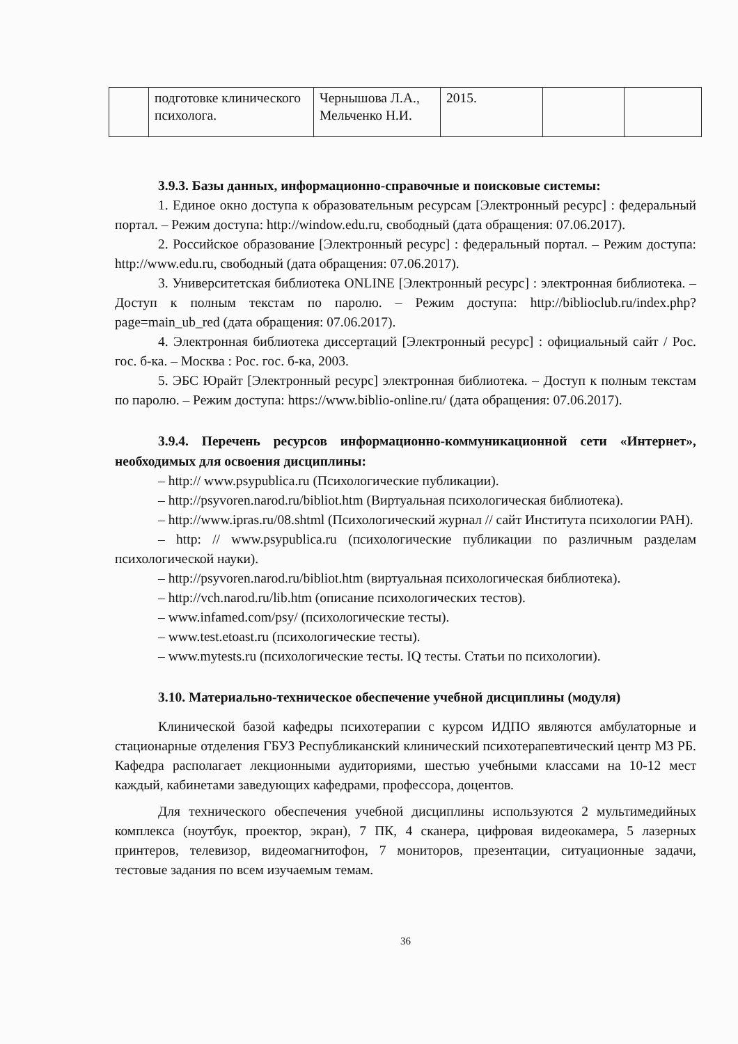| | подготовке клинического психолога. | Чернышова Л.А., Мельченко Н.И. | 2015. | | |
3.9.3. Базы данных, информационно-справочные и поисковые системы:
1. Единое окно доступа к образовательным ресурсам [Электронный ресурс] : федеральный портал. – Режим доступа: http://window.edu.ru, свободный (дата обращения: 07.06.2017).
2. Российское образование [Электронный ресурс] : федеральный портал. – Режим доступа: http://www.edu.ru, свободный (дата обращения: 07.06.2017).
3. Университетская библиотека ONLINE [Электронный ресурс] : электронная библиотека. – Доступ к полным текстам по паролю. – Режим доступа: http://biblioclub.ru/index.php?page=main_ub_red (дата обращения: 07.06.2017).
4. Электронная библиотека диссертаций [Электронный ресурс] : официальный сайт / Рос. гос. б-ка. – Москва : Рос. гос. б-ка, 2003.
5. ЭБС Юрайт [Электронный ресурс] электронная библиотека. – Доступ к полным текстам по паролю. – Режим доступа: https://www.biblio-online.ru/ (дата обращения: 07.06.2017).
3.9.4. Перечень ресурсов информационно-коммуникационной сети «Интернет», необходимых для освоения дисциплины:
– http:// www.psypublica.ru (Психологические публикации).
– http://psyvoren.narod.ru/bibliot.htm (Виртуальная психологическая библиотека).
– http://www.ipras.ru/08.shtml (Психологический журнал // сайт Института психологии РАН).
– http: // www.psypublica.ru (психологические публикации по различным разделам психологической науки).
– http://psyvoren.narod.ru/bibliot.htm (виртуальная психологическая библиотека).
– http://vch.narod.ru/lib.htm (описание психологических тестов).
– www.infamed.com/psy/ (психологические тесты).
– www.test.etoast.ru (психологические тесты).
– www.mytests.ru (психологические тесты. IQ тесты. Статьи по психологии).
3.10. Материально-техническое обеспечение учебной дисциплины (модуля)
Клинической базой кафедры психотерапии с курсом ИДПО являются амбулаторные и стационарные отделения ГБУЗ Республиканский клинический психотерапевтический центр МЗ РБ. Кафедра располагает лекционными аудиториями, шестью учебными классами на 10-12 мест каждый, кабинетами заведующих кафедрами, профессора, доцентов.
Для технического обеспечения учебной дисциплины используются 2 мультимедийных комплекса (ноутбук, проектор, экран), 7 ПК, 4 сканера, цифровая видеокамера, 5 лазерных принтеров, телевизор, видеомагнитофон, 7 мониторов, презентации, ситуационные задачи, тестовые задания по всем изучаемым темам.
36